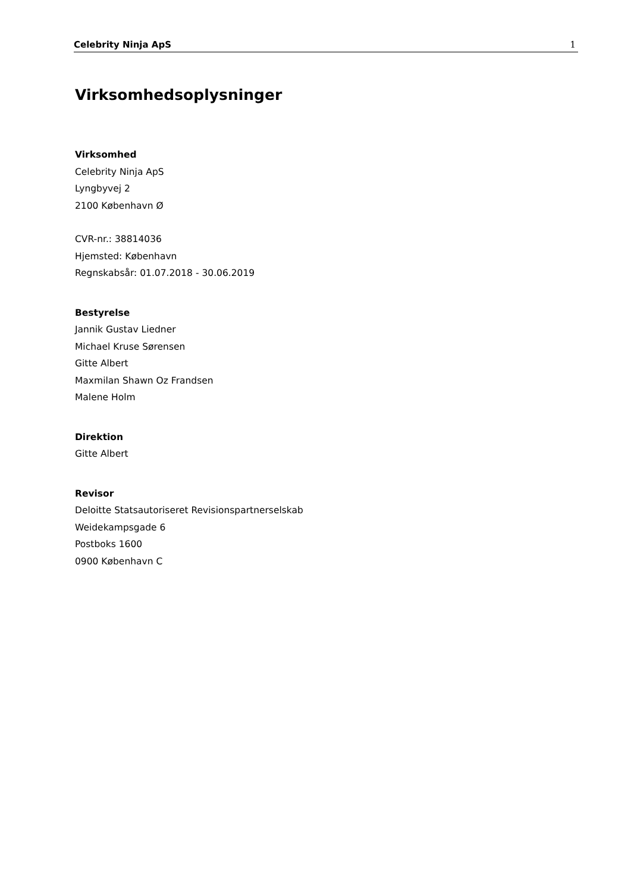Celebrity Ninja ApS 1
Virksomhedsoplysninger
Virksomhed
Celebrity Ninja ApS
Lyngbyvej 2
2100 København Ø
CVR-nr.: 38814036
Hjemsted: København
Regnskabsår: 01.07.2018 - 30.06.2019
Bestyrelse
Jannik Gustav Liedner
Michael Kruse Sørensen
Gitte Albert
Maxmilan Shawn Oz Frandsen
Malene Holm
Direktion
Gitte Albert
Revisor
Deloitte Statsautoriseret Revisionspartnerselskab
Weidekampsgade 6
Postboks 1600
0900 København C